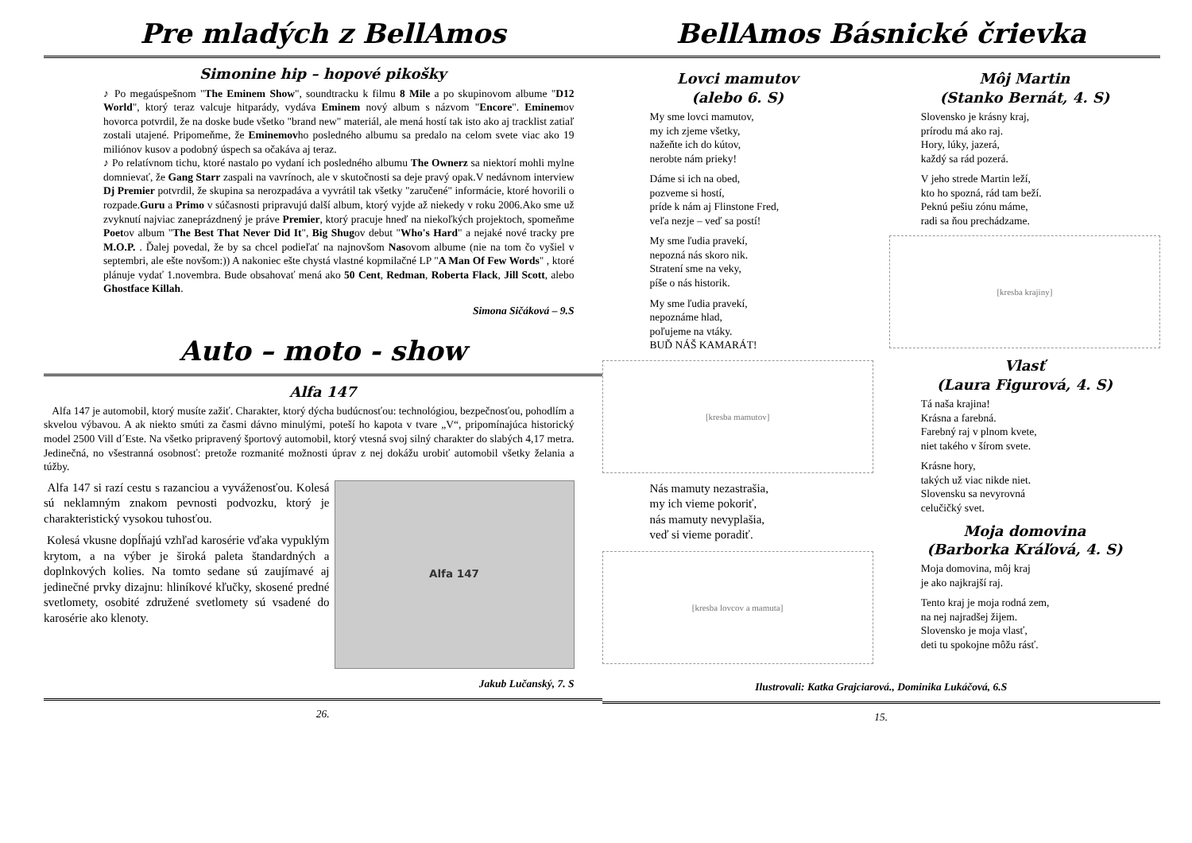Pre mladých z BellAmos
Simonine hip – hopové pikošky
♪ Po megaúspešnom "The Eminem Show", soundtracku k filmu 8 Mile a po skupinovom albume "D12 World", ktorý teraz valcuje hitparády, vydáva Eminem nový album s názvom "Encore". Eminemov hovorca potvrdil, že na doske bude všetko "brand new" materiál, ale mená hostí tak isto ako aj tracklist zatiaľ zostali utajené. Pripomeňme, že Eminemovho posledného albumu sa predalo na celom svete viac ako 19 miliónov kusov a podobný úspech sa očakáva aj teraz.
♪ Po relatívnom tichu, ktoré nastalo po vydaní ich posledného albumu The Ownerz sa niektorí mohli mylne domnievať, že Gang Starr zaspali na vavrínoch, ale v skutočnosti sa deje pravý opak.V nedávnom interview Dj Premier potvrdil, že skupina sa nerozpadáva a vyvrátil tak všetky "zaručené" informácie, ktoré hovorili o rozpade.Guru a Primo v súčasnosti pripravujú další album, ktorý vyjde až niekedy v roku 2006.Ako sme už zvyknutí najviac zaneprázdnený je práve Premier, ktorý pracuje hneď na niekoľkých projektoch, spomeňme Poetov album "The Best That Never Did It", Big Shugov debut "Who's Hard" a nejaké nové tracky pre M.O.P. . Ďalej povedal, že by sa chcel podieľať na najnovšom Nasovom albume (nie na tom čo vyšiel v septembri, ale ešte novšom:)) A nakoniec ešte chystá vlastné kopmilačné LP "A Man Of Few Words" , ktoré plánuje vydať 1.novembra. Bude obsahovať mená ako 50 Cent, Redman, Roberta Flack, Jill Scott, alebo Ghostface Killah.
Simona Sičáková – 9.S
Auto – moto - show
Alfa 147
Alfa 147 je automobil, ktorý musíte zažiť. Charakter, ktorý dýcha budúcnosťou: technológiou, bezpečnosťou, pohodlím a skvelou výbavou. A ak niekto smúti za časmi dávno minulými, poteší ho kapota v tvare „V“, pripomínajúca historický model 2500 Vill d´Este. Na všetko pripravený športový automobil, ktorý vtesná svoj silný charakter do slabých 4,17 metra. Jedinečná, no všestranná osobnosť: pretože rozmanité možnosti úprav z nej dokážu urobiť automobil všetky želania a túžby.
Alfa 147 si razí cestu s razanciou a vyváženosťou. Kolesá sú neklamným znakom pevnosti podvozku, ktorý je charakteristický vysokou tuhosťou.
Kolesá vkusne dopĺňajú vzhľad karosérie vďaka vypuklým krytom, a na výber je široká paleta štandardných a doplnkových kolies. Na tomto sedane sú zaujímavé aj jedinečné prvky dizajnu: hliníkové kľučky, skosené predné svetlomety, osobité združené svetlomety sú vsadené do karosérie ako klenoty.
Alfa 147
Jakub Lučanský, 7. S
26.
BellAmos Básnické črievka
Lovci mamutov
(alebo 6. S)
My sme lovci mamutov,
my ich zjeme všetky,
nažeňte ich do kútov,
nerobte nám prieky!
Dáme si ich na obed,
pozveme si hostí,
príde k nám aj Flinstone Fred,
veľa nezje – veď sa postí!
My sme ľudia pravekí,
nepozná nás skoro nik.
Stratení sme na veky,
píše o nás historik.
My sme ľudia pravekí,
nepoznáme hlad,
poľujeme na vtáky.
BUĎ NÁŠ KAMARÁT!
[kresba mamutov]
Nás mamuty nezastrašia,
my ich vieme pokoriť,
nás mamuty nevyplašia,
veď si vieme poradiť.
[kresba lovcov a mamuta]
Môj Martin
(Stanko Bernát, 4. S)
Slovensko je krásny kraj,
prírodu má ako raj.
Hory, lúky, jazerá,
každý sa rád pozerá.
V jeho strede Martin leží,
kto ho spozná, rád tam beží.
Peknú pešiu zónu máme,
radi sa ňou prechádzame.
[kresba krajiny]
Vlasť
(Laura Figurová, 4. S)
Tá naša krajina!
Krásna a farebná.
Farebný raj v plnom kvete,
niet takého v šírom svete.
Krásne hory,
takých už viac nikde niet.
Slovensku sa nevyrovná
celučičký svet.
Moja domovina
(Barborka Kráľová, 4. S)
Moja domovina, môj kraj
je ako najkrajší raj.
Tento kraj je moja rodná zem,
na nej najradšej žijem.
Slovensko je moja vlasť,
deti tu spokojne môžu rásť.
Ilustrovali: Katka Grajciarová., Dominika Lukáčová, 6.S
15.